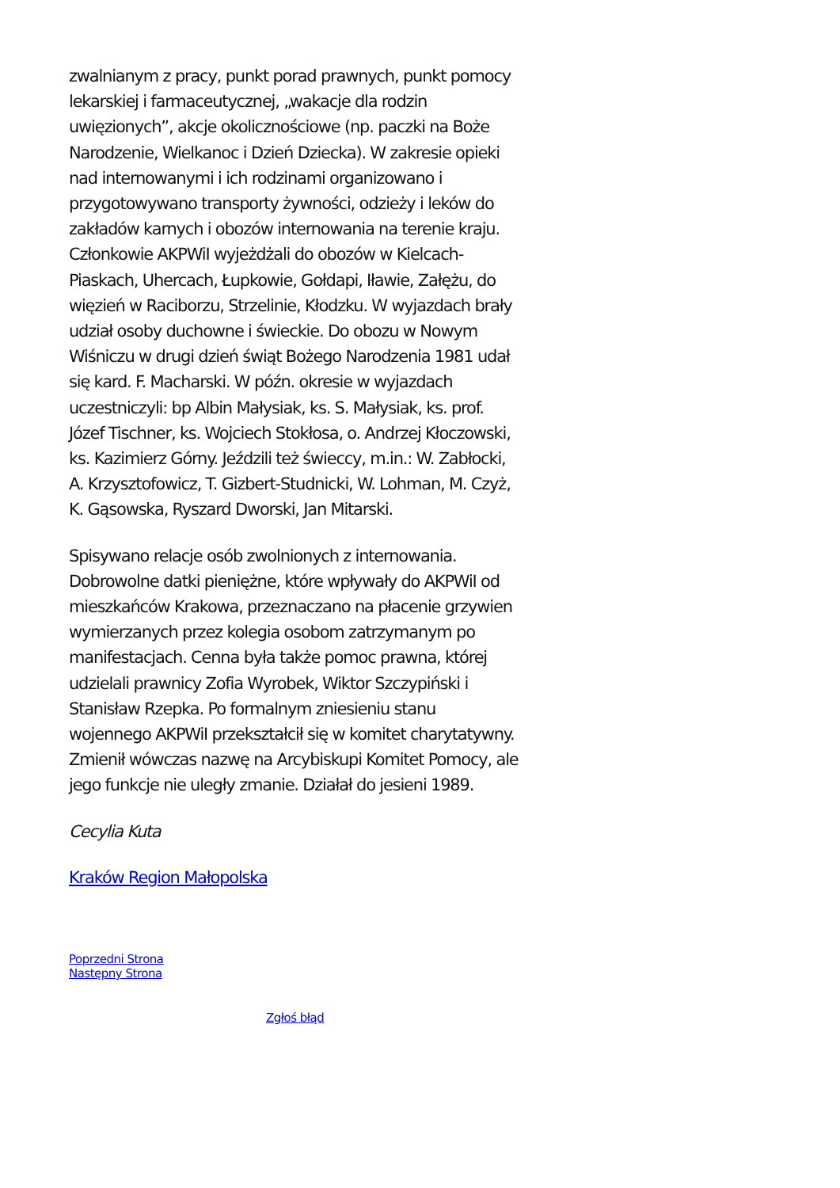zwalnianym z pracy, punkt porad prawnych, punkt pomocy lekarskiej i farmaceutycznej, „wakacje dla rodzin uwięzionych”, akcje okolicznościowe (np. paczki na Boże Narodzenie, Wielkanoc i Dzień Dziecka). W zakresie opieki nad internowanymi i ich rodzinami organizowano i przygotowywano transporty żywności, odzieży i leków do zakładów karnych i obozów internowania na terenie kraju. Członkowie AKPWiI wyjeżdżali do obozów w Kielcach-Piaskach, Uhercach, Łupkowie, Gołdapi, Iławie, Załężu, do więzień w Raciborzu, Strzelinie, Kłodzku. W wyjazdach brały udział osoby duchowne i świeckie. Do obozu w Nowym Wiśniczu w drugi dzień świąt Bożego Narodzenia 1981 udał się kard. F. Macharski. W późn. okresie w wyjazdach uczestniczyli: bp Albin Małysiak, ks. S. Małysiak, ks. prof. Józef Tischner, ks. Wojciech Stokłosa, o. Andrzej Kłoczowski, ks. Kazimierz Górny. Jeździli też świeccy, m.in.: W. Zabłocki, A. Krzysztofowicz, T. Gizbert-Studnicki, W. Lohman, M. Czyż, K. Gąsowska, Ryszard Dworski, Jan Mitarski.
Spisywano relacje osób zwolnionych z internowania. Dobrowolne datki pieniężne, które wpływały do AKPWiI od mieszkańców Krakowa, przeznaczano na płacenie grzywien wymierzanych przez kolegia osobom zatrzymanym po manifestacjach. Cenna była także pomoc prawna, której udzielali prawnicy Zofia Wyrobek, Wiktor Szczypiński i Stanisław Rzepka. Po formalnym zniesieniu stanu wojennego AKPWiI przekształcił się w komitet charytatywny. Zmienił wówczas nazwę na Arcybiskupi Komitet Pomocy, ale jego funkcje nie uległy zmanie. Działał do jesieni 1989.
Cecylia Kuta
Kraków Region Małopolska
Poprzedni Strona
Następny Strona
Zgłoś błąd